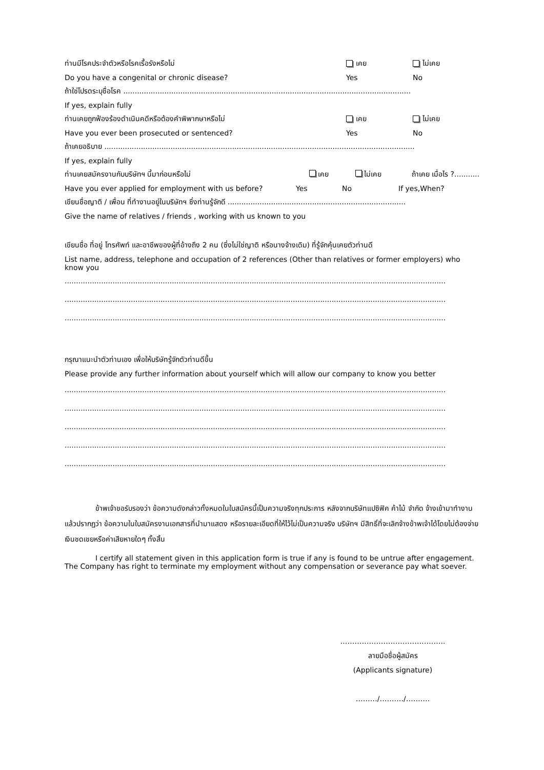ท่านมีโรคประจำตัวหรือโรคเรื้อรังหรือไม่ เคย ไม่เคย
Do you have a congenital or chronic disease? Yes No
ถ้าใช่โปรดระบุชื่อโรค ..............................................................................................................................
If yes, explain fully
ท่านเคยถูกฟ้องร้องดำเนินคดีหรือต้องคำพิพากษาหรือไม่ เคย ไม่เคย
Have you ever been prosecuted or sentenced? Yes No
ถ้าเคยอธิบาย ........................................................................................................................................
If yes, explain fully
ท่านเคยสมัครงานกับบริษัทฯ นี้มาก่อนหรือไม่ เคย ไม่เคย ถ้าเคย เมื่อไร ?...........
Have you ever applied for employment with us before? Yes No If yes,When?
เขียนชื่อญาติ / เพื่อน ที่ทำงานอยู่ในบริษัทฯ ซึ่งท่านรู้จักดี ..............................................................................
Give the name of relatives / friends , working with us known to you
เขียนชื่อ ที่อยู่ โทรศัพท์ และอาชีพของผู้ที่อ้างถึง 2 คน (ซึ่งไม่ใช่ญาติ หรือนางจ้างเดิม) ที่รู้จักคุ้นเคยตัวท่านดี
List name, address, telephone and occupation of 2 references (Other than relatives or former employers) who know you
.......................................................................................................................................................................
.......................................................................................................................................................................
.......................................................................................................................................................................
กรุณาแนะนำตัวท่านเอง เพื่อให้บริษัทรู้จักตัวท่านดีขึ้น
Please provide any further information about yourself which will allow our company to know you better
.......................................................................................................................................................................
.......................................................................................................................................................................
.......................................................................................................................................................................
.......................................................................................................................................................................
.......................................................................................................................................................................
ข้าพเจ้าขอรับรองว่า ข้อความดังกล่าวทั้งหมดในใบสมัครนี้เป็นความจริงทุกประการ หลังจากบริษัทแปซิฟิค ค้าไม้ จำกัด จ้างเข้ามาทำงานแล้วปรากฏว่า ข้อความในใบสมัครงานเอกสารที่นำมาแสดง หรือรายละเอียดที่ให้ไว้ไม่เป็นความจริง บริษัทฯ มีสิทธิ์ที่จะเลิกจ้างข้าพเจ้าได้โดยไม่ต้องจ่ายเงินชดเชยหรือค่าเสียหายใดๆ ทั้งสิ้น
I certify all statement given in this application form is true if any is found to be untrue after engagement. The Company has right to terminate my employment without any compensation or severance pay what soever.
……………………………………..
ลายมือชื่อผู้สมัคร
(Applicants signature)
………/………./……….